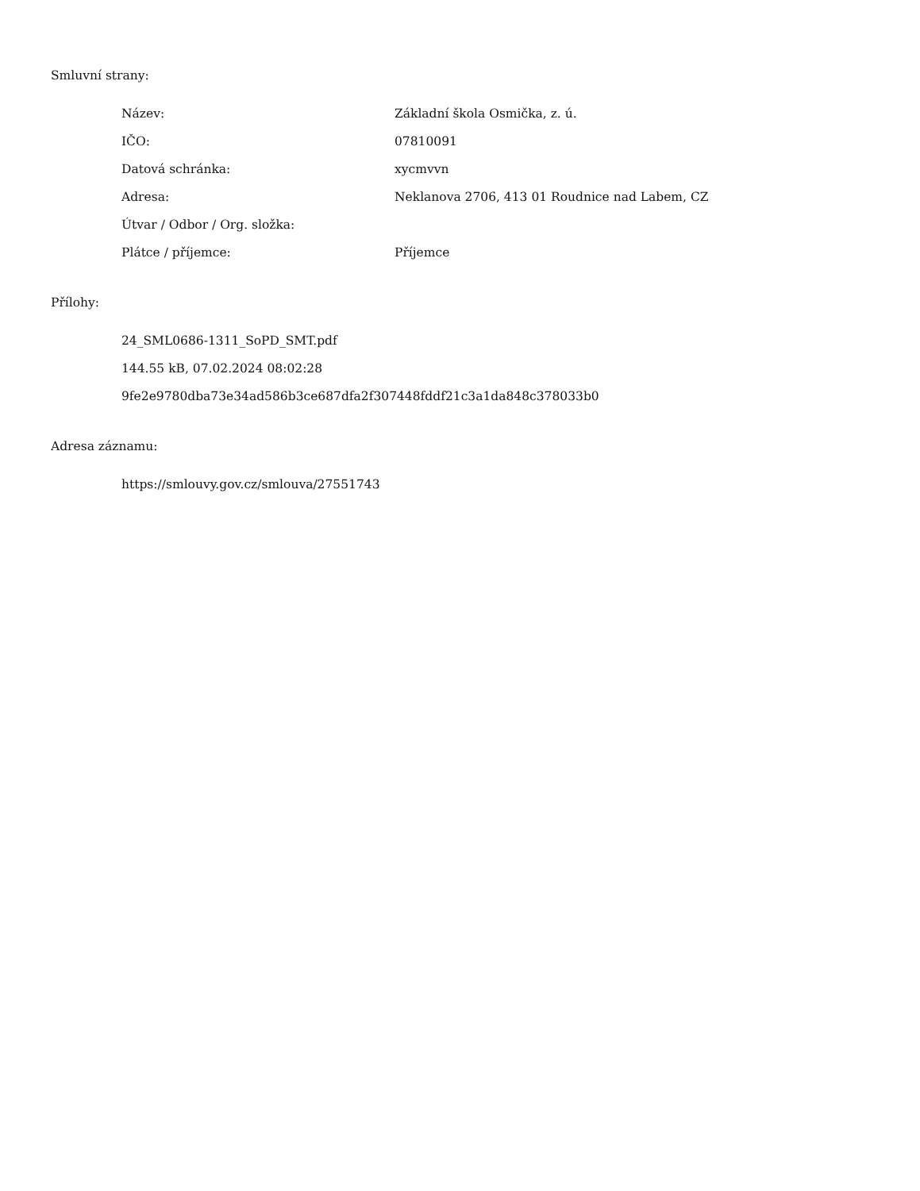Smluvní strany:
| Název: | Základní škola Osmička, z. ú. |
| IČO: | 07810091 |
| Datová schránka: | xycmvvn |
| Adresa: | Neklanova 2706, 413 01 Roudnice nad Labem, CZ |
| Útvar / Odbor / Org. složka: | |
| Plátce / příjemce: | Příjemce |
Přílohy:
24_SML0686-1311_SoPD_SMT.pdf
144.55 kB, 07.02.2024 08:02:28
9fe2e9780dba73e34ad586b3ce687dfa2f307448fddf21c3a1da848c378033b0
Adresa záznamu:
https://smlouvy.gov.cz/smlouva/27551743